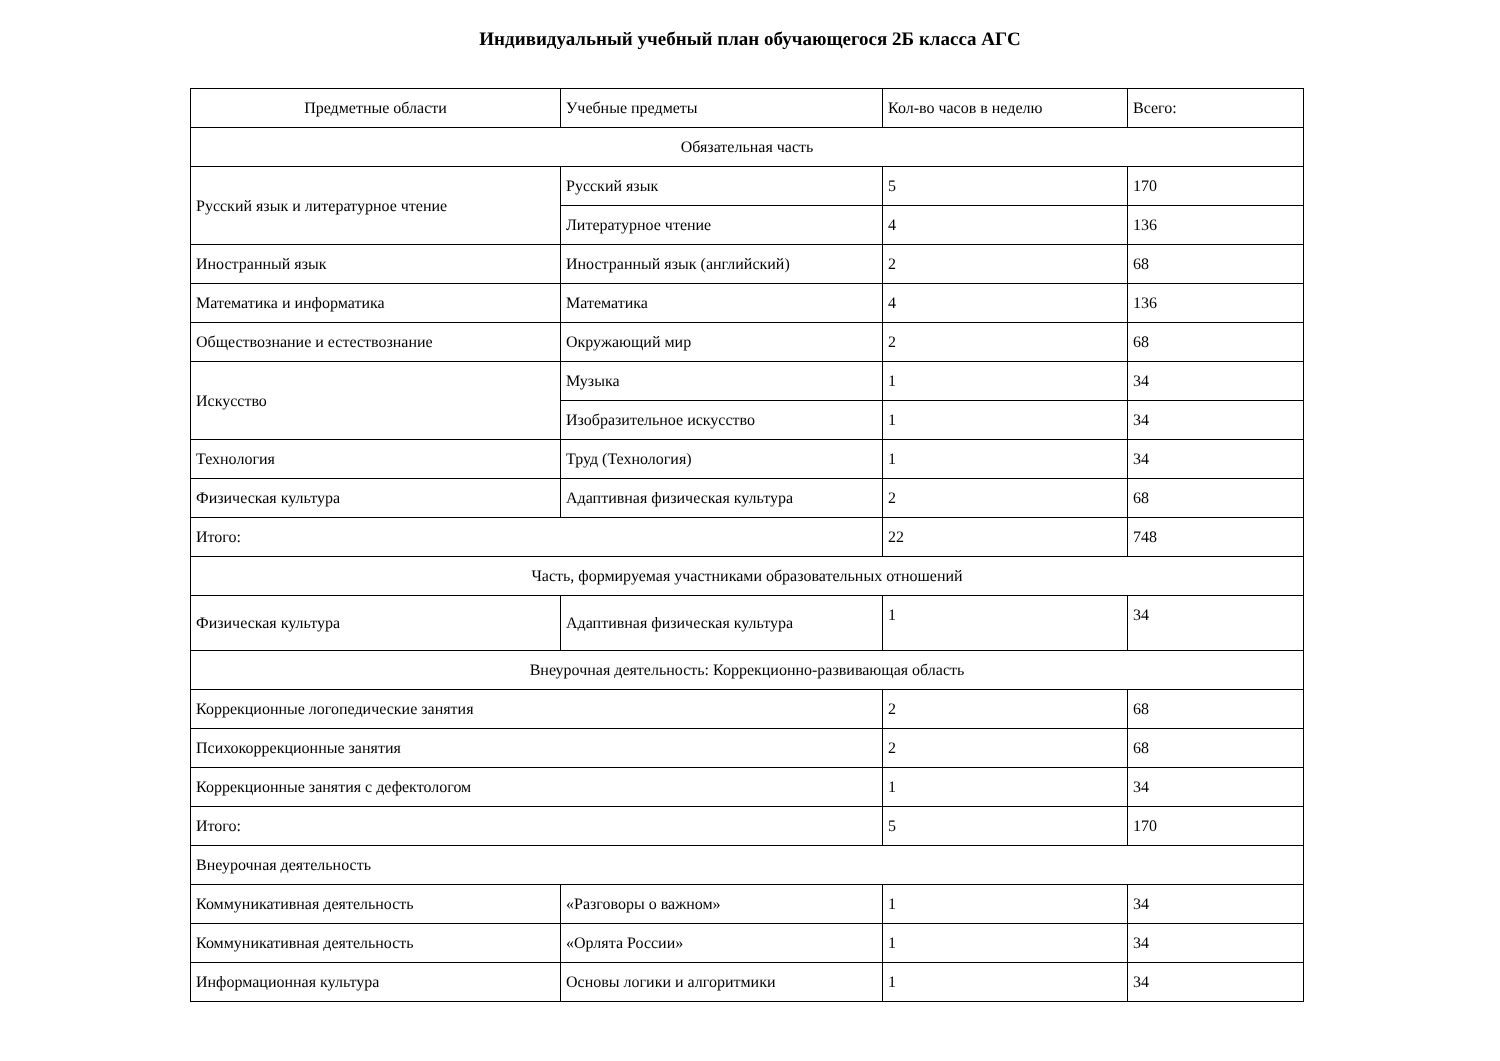Индивидуальный учебный план обучающегося 2Б класса АГС
| Предметные области | Учебные предметы | Кол-во часов в неделю | Всего: |
| Обязательная часть | | | |
| Русский язык и литературное чтение | Русский язык | 5 | 170 |
| | Литературное чтение | 4 | 136 |
| Иностранный язык | Иностранный язык (английский) | 2 | 68 |
| Математика и информатика | Математика | 4 | 136 |
| Обществознание и естествознание | Окружающий мир | 2 | 68 |
| Искусство | Музыка | 1 | 34 |
| | Изобразительное искусство | 1 | 34 |
| Технология | Труд (Технология) | 1 | 34 |
| Физическая культура | Адаптивная физическая культура | 2 | 68 |
| Итого: | | 22 | 748 |
| Часть, формируемая участниками образовательных отношений | | | |
| Физическая культура | Адаптивная физическая культура | 1 | 34 |
| Внеурочная деятельность: Коррекционно-развивающая область | | | |
| Коррекционные логопедические занятия | | 2 | 68 |
| Психокоррекционные занятия | | 2 | 68 |
| Коррекционные занятия с дефектологом | | 1 | 34 |
| Итого: | | 5 | 170 |
| Внеурочная деятельность | | | |
| Коммуникативная деятельность | «Разговоры о важном» | 1 | 34 |
| Коммуникативная деятельность | «Орлята России» | 1 | 34 |
| Информационная культура | Основы логики и алгоритмики | 1 | 34 |